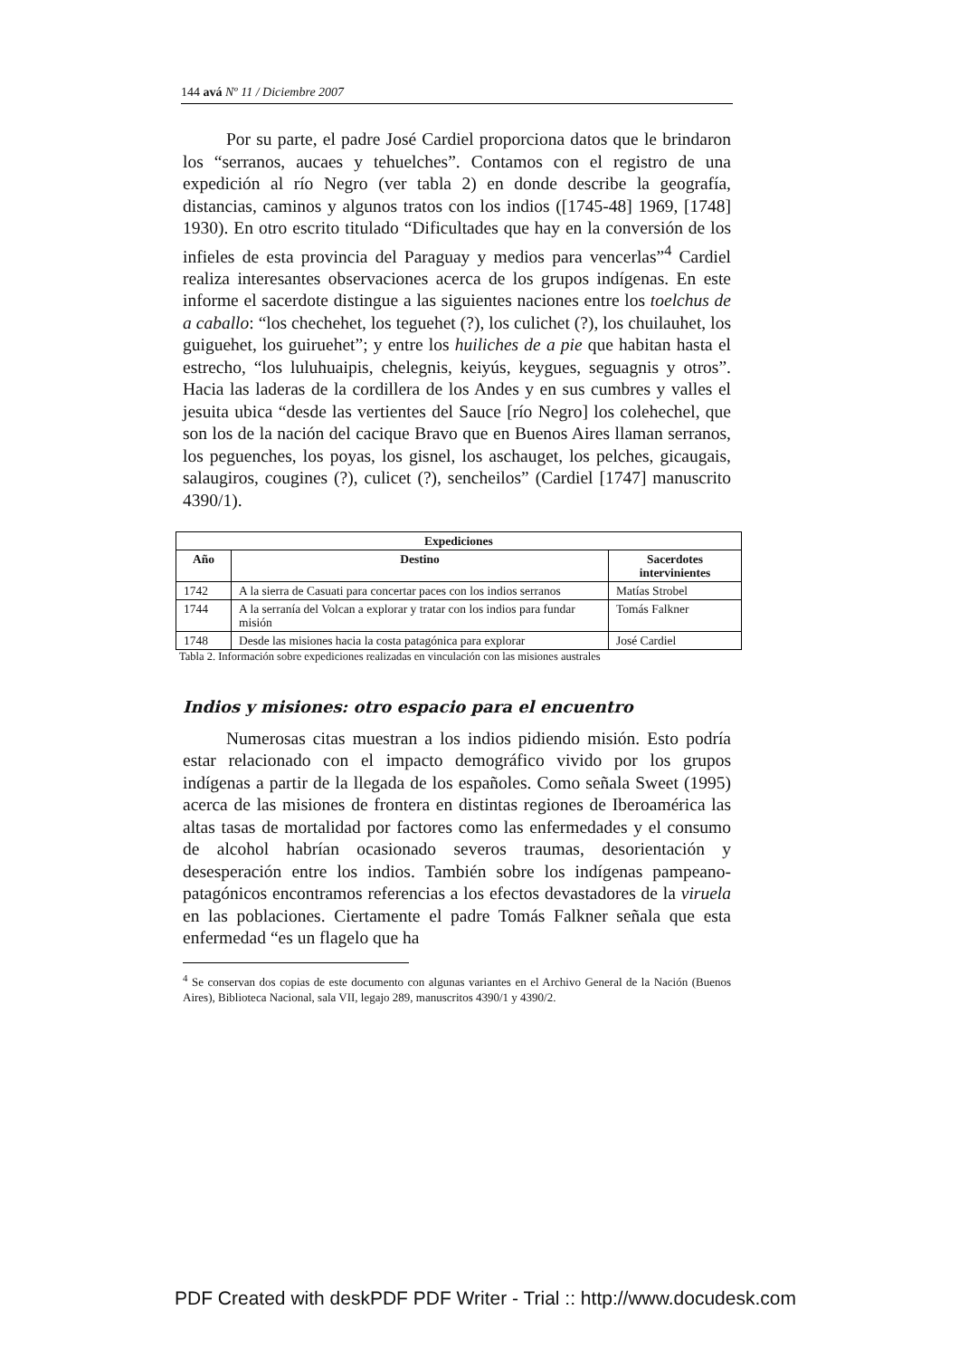144 avá Nº 11 / Diciembre 2007
Por su parte, el padre José Cardiel proporciona datos que le brindaron los “serranos, aucaes y tehuelches”. Contamos con el registro de una expedición al río Negro (ver tabla 2) en donde describe la geografía, distancias, caminos y algunos tratos con los indios ([1745-48] 1969, [1748] 1930). En otro escrito titulado “Dificultades que hay en la conversión de los infieles de esta provincia del Paraguay y medios para vencerlas”<sup>4</sup> Cardiel realiza interesantes observaciones acerca de los grupos indígenas. En este informe el sacerdote distingue a las siguientes naciones entre los toelchus de a caballo: “los chechehet, los teguehet (?), los culichet (?), los chuilauhet, los guiguehet, los guiruehet”; y entre los huiliches de a pie que habitan hasta el estrecho, “los luluhuaipis, chelegnis, keiyús, keygues, seguagnis y otros”. Hacia las laderas de la cordillera de los Andes y en sus cumbres y valles el jesuita ubica “desde las vertientes del Sauce [río Negro] los colehechel, que son los de la nación del cacique Bravo que en Buenos Aires llaman serranos, los peguenches, los poyas, los gisnel, los aschauget, los pelches, gicaugais, salaugiros, cougines (?), culicet (?), sencheilos” (Cardiel [1747] manuscrito 4390/1).
| Expediciones | | |
| --- | --- | --- |
| Año | Destino | Sacerdotes intervinientes |
| 1742 | A la sierra de Casuati para concertar paces con los indios serranos | Matías Strobel |
| 1744 | A la serranía del Volcan a explorar y tratar con los indios para fundar misión | Tomás Falkner |
| 1748 | Desde las misiones hacia la costa patagónica para explorar | José Cardiel |
Tabla 2. Información sobre expediciones realizadas en vinculación con las misiones australes
Indios y misiones: otro espacio para el encuentro
Numerosas citas muestran a los indios pidiendo misión. Esto podría estar relacionado con el impacto demográfico vivido por los grupos indígenas a partir de la llegada de los españoles. Como señala Sweet (1995) acerca de las misiones de frontera en distintas regiones de Iberoamérica las altas tasas de mortalidad por factores como las enfermedades y el consumo de alcohol habrían ocasionado severos traumas, desorientación y desesperación entre los indios. También sobre los indígenas pampeano-patagónicos encontramos referencias a los efectos devastadores de la viruela en las poblaciones. Ciertamente el padre Tomás Falkner señala que esta enfermedad “es un flagelo que ha
<sup>4</sup> Se conservan dos copias de este documento con algunas variantes en el Archivo General de la Nación (Buenos Aires), Biblioteca Nacional, sala VII, legajo 289, manuscritos 4390/1 y 4390/2.
PDF Created with deskPDF PDF Writer - Trial :: http://www.docudesk.com